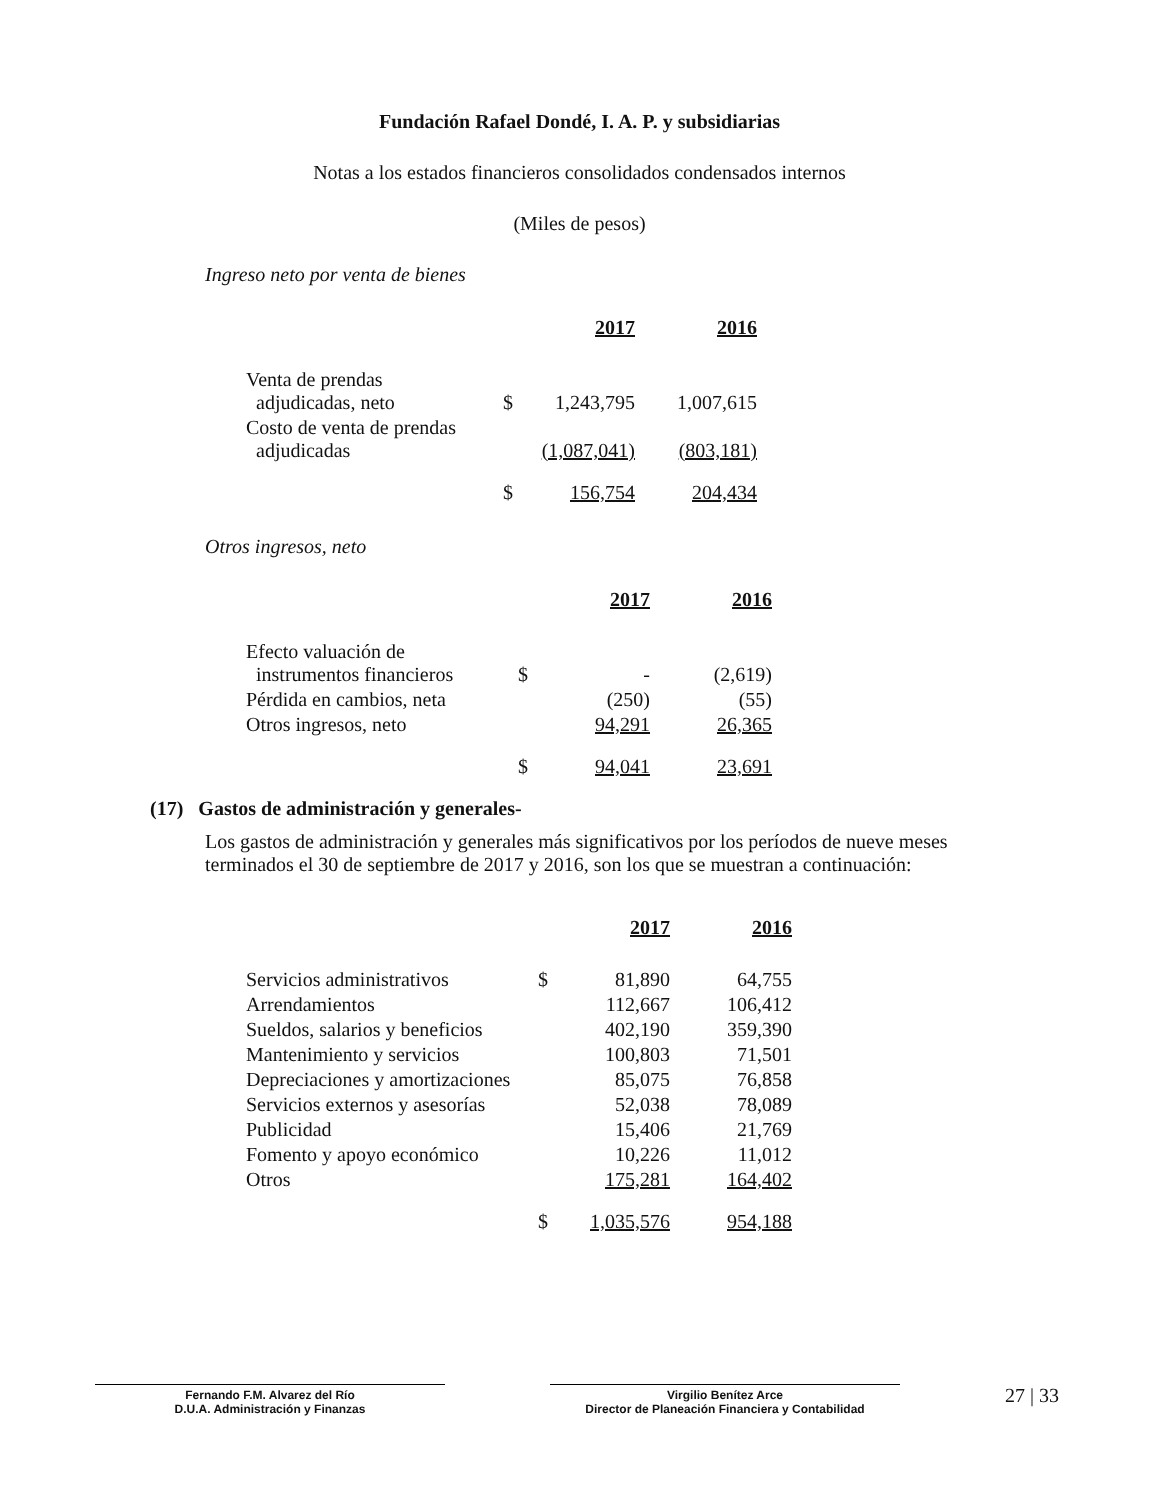Fundación Rafael Dondé, I. A. P. y subsidiarias
Notas a los estados financieros consolidados condensados internos
(Miles de pesos)
Ingreso neto por venta de bienes
| | | 2017 | 2016 |
| Venta de prendas adjudicadas, neto | $ | 1,243,795 | 1,007,615 |
| Costo de venta de prendas adjudicadas | | (1,087,041) | (803,181) |
| | $ | 156,754 | 204,434 |
Otros ingresos, neto
| | | 2017 | 2016 |
| Efecto valuación de instrumentos financieros | $ | - | (2,619) |
| Pérdida en cambios, neta | | (250) | (55) |
| Otros ingresos, neto | | 94,291 | 26,365 |
| | $ | 94,041 | 23,691 |
(17) Gastos de administración y generales-
Los gastos de administración y generales más significativos por los períodos de nueve meses terminados el 30 de septiembre de 2017 y 2016, son los que se muestran a continuación:
| | | 2017 | 2016 |
| Servicios administrativos | $ | 81,890 | 64,755 |
| Arrendamientos | | 112,667 | 106,412 |
| Sueldos, salarios y beneficios | | 402,190 | 359,390 |
| Mantenimiento y servicios | | 100,803 | 71,501 |
| Depreciaciones y amortizaciones | | 85,075 | 76,858 |
| Servicios externos y asesorías | | 52,038 | 78,089 |
| Publicidad | | 15,406 | 21,769 |
| Fomento y apoyo económico | | 10,226 | 11,012 |
| Otros | | 175,281 | 164,402 |
| | $ | 1,035,576 | 954,188 |
Fernando F.M. Alvarez del Río
D.U.A. Administración y Finanzas
Virgilio Benítez Arce
Director de Planeación Financiera y Contabilidad
27 | 33